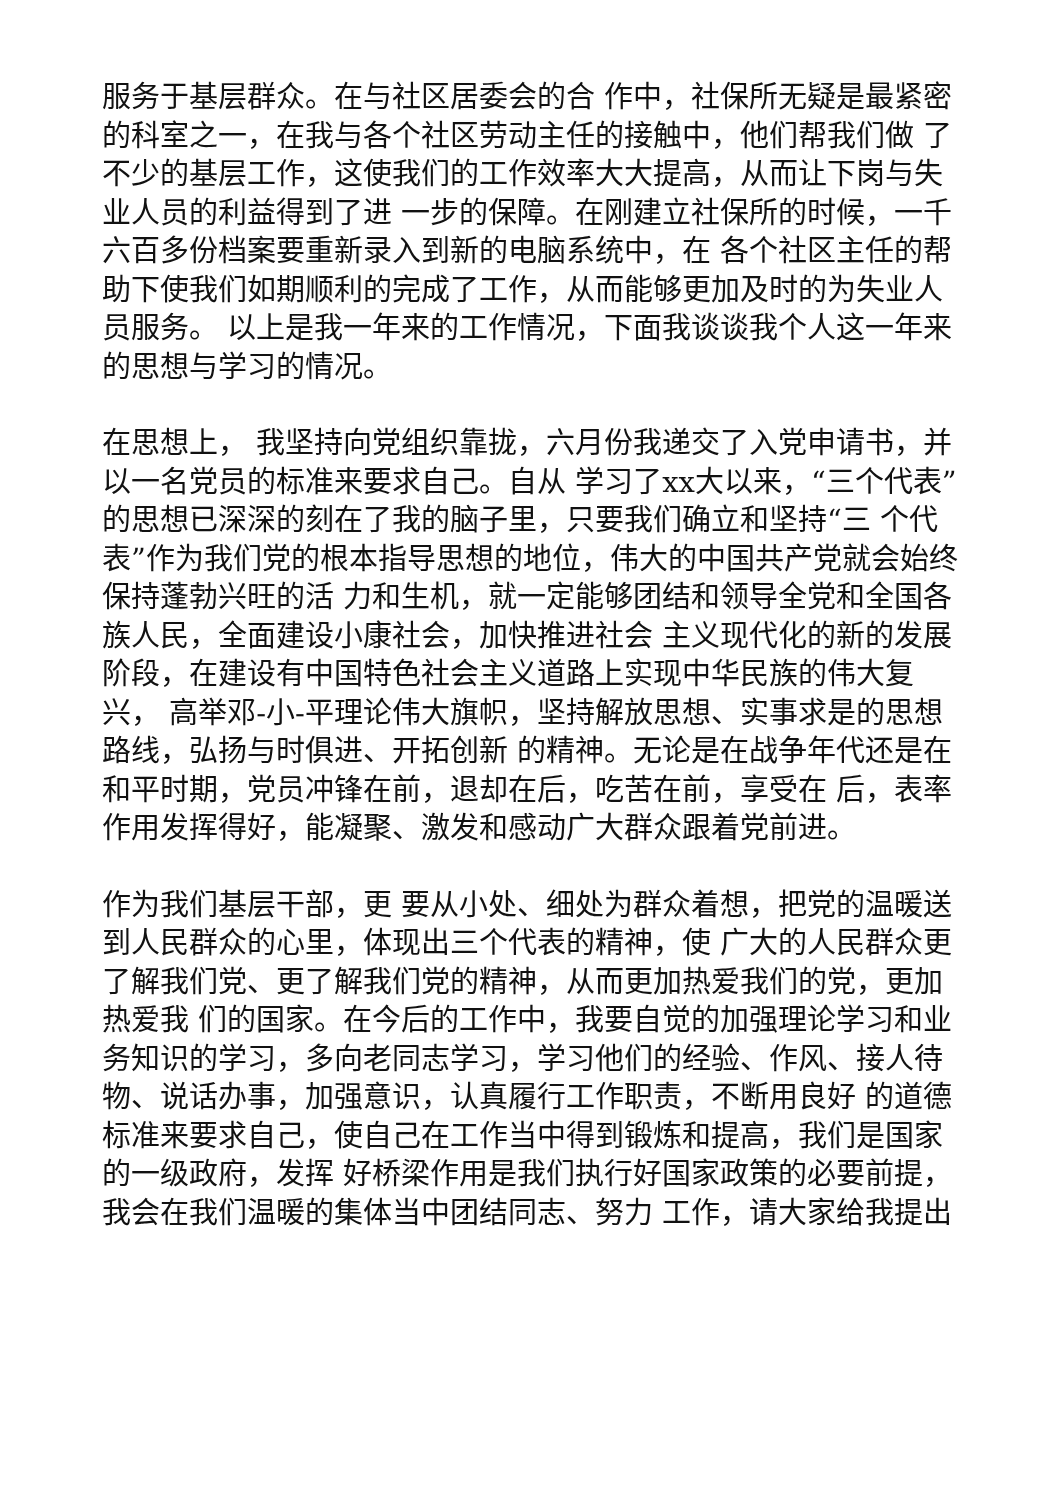服务于基层群众。在与社区居委会的合 作中，社保所无疑是最紧密的科室之一，在我与各个社区劳动主任的接触中，他们帮我们做 了不少的基层工作，这使我们的工作效率大大提高，从而让下岗与失业人员的利益得到了进 一步的保障。在刚建立社保所的时候，一千六百多份档案要重新录入到新的电脑系统中，在 各个社区主任的帮助下使我们如期顺利的完成了工作，从而能够更加及时的为失业人员服务。 以上是我一年来的工作情况，下面我谈谈我个人这一年来的思想与学习的情况。
在思想上， 我坚持向党组织靠拢，六月份我递交了入党申请书，并以一名党员的标准来要求自己。自从 学习了xx大以来，“三个代表”的思想已深深的刻在了我的脑子里，只要我们确立和坚持“三 个代表”作为我们党的根本指导思想的地位，伟大的中国共产党就会始终保持蓬勃兴旺的活 力和生机，就一定能够团结和领导全党和全国各族人民，全面建设小康社会，加快推进社会 主义现代化的新的发展阶段，在建设有中国特色社会主义道路上实现中华民族的伟大复兴， 高举邓-小-平理论伟大旗帜，坚持解放思想、实事求是的思想路线，弘扬与时俱进、开拓创新 的精神。无论是在战争年代还是在和平时期，党员冲锋在前，退却在后，吃苦在前，享受在 后，表率作用发挥得好，能凝聚、激发和感动广大群众跟着党前进。
作为我们基层干部，更 要从小处、细处为群众着想，把党的温暖送到人民群众的心里，体现出三个代表的精神，使 广大的人民群众更了解我们党、更了解我们党的精神，从而更加热爱我们的党，更加热爱我 们的国家。在今后的工作中，我要自觉的加强理论学习和业务知识的学习，多向老同志学习，学习他们的经验、作风、接人待物、说话办事，加强意识，认真履行工作职责，不断用良好 的道德标准来要求自己，使自己在工作当中得到锻炼和提高，我们是国家的一级政府，发挥 好桥梁作用是我们执行好国家政策的必要前提，我会在我们温暖的集体当中团结同志、努力 工作，请大家给我提出